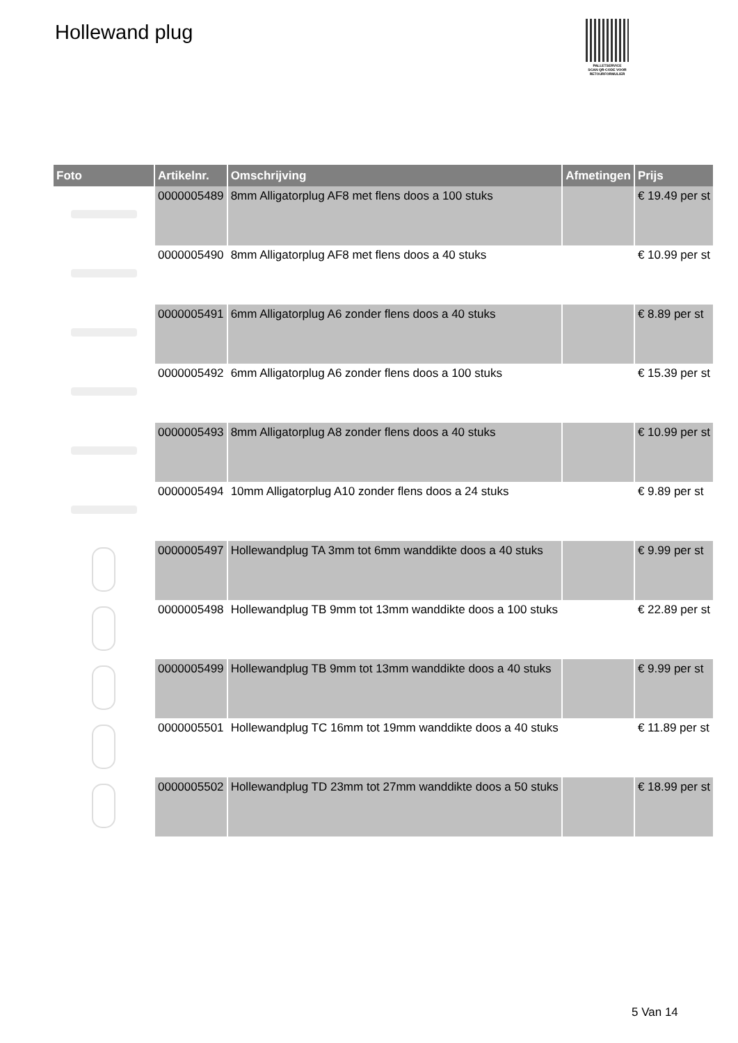Hollewand plug
PALLETSERVICE
SCAN QR-CODE VOOR
RETOURFORMULIER
| Foto | Artikelnr. | Omschrijving | Afmetingen | Prijs |
| --- | --- | --- | --- | --- |
| | 0000005489 | 8mm Alligatorplug AF8 met flens doos a 100 stuks | | € 19.49 per st |
| | 0000005490 | 8mm Alligatorplug AF8 met flens doos a 40 stuks | | € 10.99 per st |
| | 0000005491 | 6mm Alligatorplug A6 zonder flens doos a 40 stuks | | € 8.89 per st |
| | 0000005492 | 6mm Alligatorplug A6 zonder flens doos a 100 stuks | | € 15.39 per st |
| | 0000005493 | 8mm Alligatorplug A8 zonder flens doos a 40 stuks | | € 10.99 per st |
| | 0000005494 | 10mm Alligatorplug A10 zonder flens doos a 24 stuks | | € 9.89 per st |
| | 0000005497 | Hollewandplug TA 3mm tot 6mm wanddikte doos a 40 stuks | | € 9.99 per st |
| | 0000005498 | Hollewandplug TB 9mm tot 13mm wanddikte doos a 100 stuks | | € 22.89 per st |
| | 0000005499 | Hollewandplug TB 9mm tot 13mm wanddikte doos a 40 stuks | | € 9.99 per st |
| | 0000005501 | Hollewandplug TC 16mm tot 19mm wanddikte doos a 40 stuks | | € 11.89 per st |
| | 0000005502 | Hollewandplug TD 23mm tot 27mm wanddikte doos a 50 stuks | | € 18.99 per st |
5 Van 14